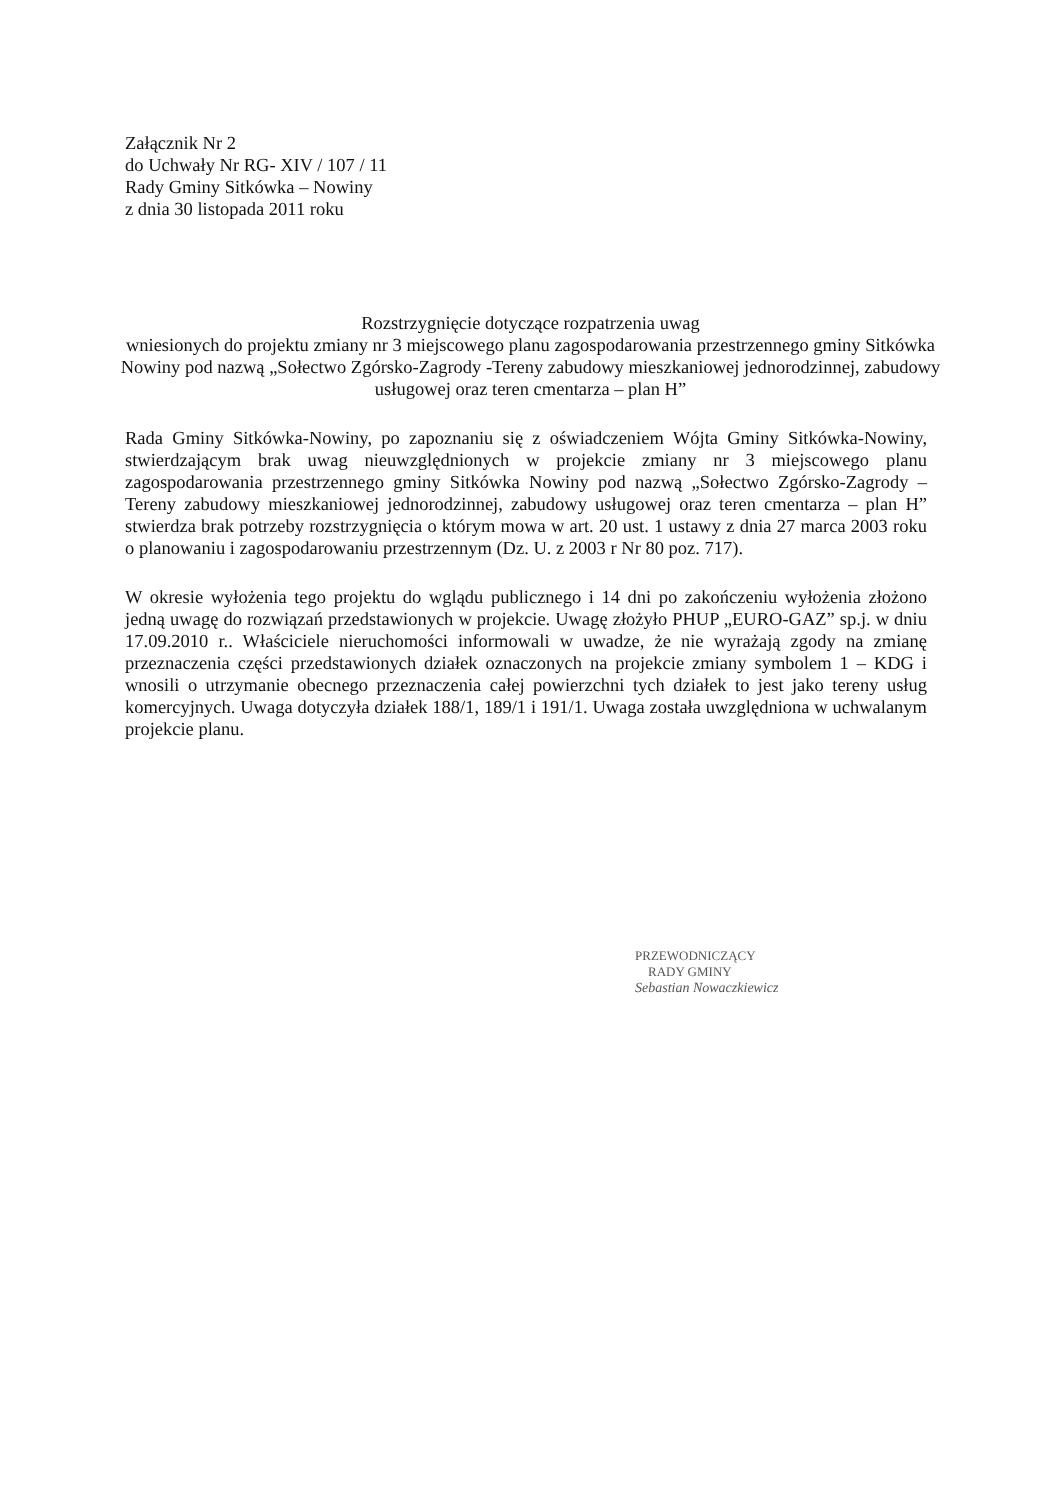Załącznik Nr 2
do Uchwały Nr RG- XIV / 107 / 11
Rady Gminy Sitkówka – Nowiny
z dnia 30 listopada 2011 roku
Rozstrzygnięcie dotyczące rozpatrzenia uwag
wniesionych do projektu zmiany nr 3 miejscowego planu zagospodarowania przestrzennego gminy Sitkówka Nowiny pod nazwą „Sołectwo Zgórsko-Zagrody -Tereny zabudowy mieszkaniowej jednorodzinnej, zabudowy usługowej oraz teren cmentarza – plan H”
Rada Gminy Sitkówka-Nowiny, po zapoznaniu się z oświadczeniem Wójta Gminy Sitkówka-Nowiny, stwierdzającym brak uwag nieuwzględnionych w projekcie zmiany nr 3 miejscowego planu zagospodarowania przestrzennego gminy Sitkówka Nowiny pod nazwą „Sołectwo Zgórsko-Zagrody – Tereny zabudowy mieszkaniowej jednorodzinnej, zabudowy usługowej oraz teren cmentarza – plan H” stwierdza brak potrzeby rozstrzygnięcia o którym mowa w art. 20 ust. 1 ustawy z dnia 27 marca 2003 roku o planowaniu i zagospodarowaniu przestrzennym (Dz. U. z 2003 r Nr 80 poz. 717).
W okresie wyłożenia tego projektu do wglądu publicznego i 14 dni po zakończeniu wyłożenia złożono jedną uwagę do rozwiązań przedstawionych w projekcie. Uwagę złożyło PHUP „EURO-GAZ” sp.j. w dniu 17.09.2010 r.. Właściciele nieruchomości informowali w uwadze, że nie wyrażają zgody na zmianę przeznaczenia części przedstawionych działek oznaczonych na projekcie zmiany symbolem 1 – KDG i wnosili o utrzymanie obecnego przeznaczenia całej powierzchni tych działek to jest jako tereny usług komercyjnych. Uwaga dotyczyła działek 188/1, 189/1 i 191/1. Uwaga została uwzględniona w uchwalanym projekcie planu.
PRZEWODNICZĄCY
RADY GMINY
Sebastian Nowaczkiewicz